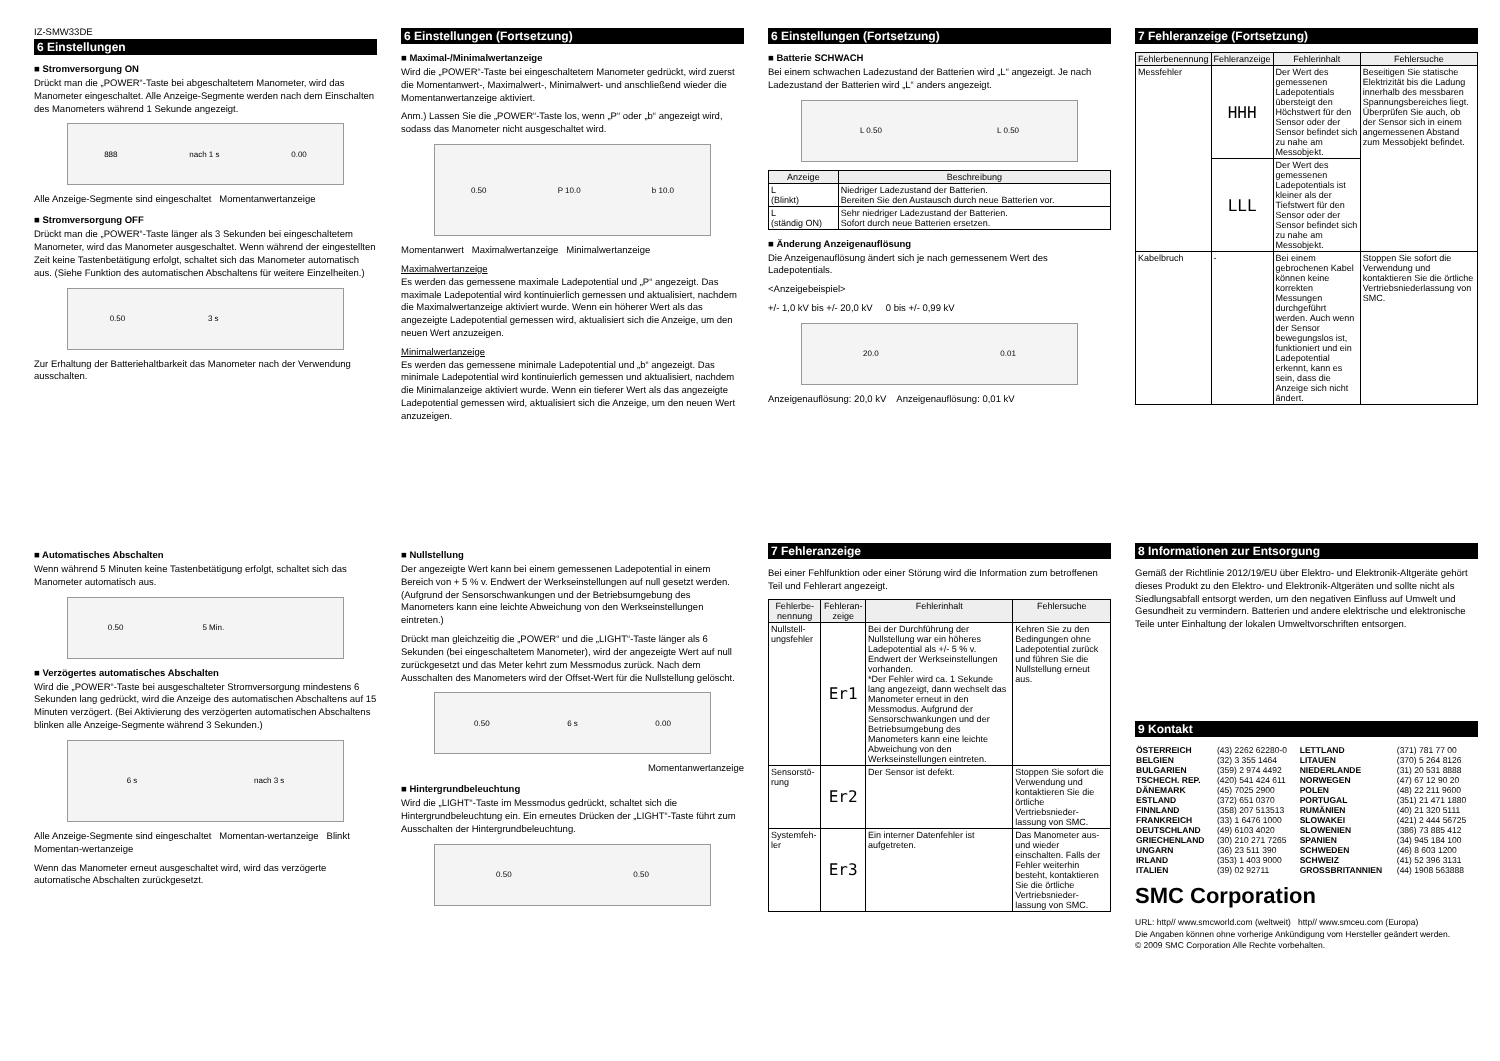IZ-SMW33DE
6 Einstellungen
■ Stromversorgung ON
Drückt man die „POWER“-Taste bei abgeschaltetem Manometer, wird das Manometer eingeschaltet. Alle Anzeige-Segmente werden nach dem Einschalten des Manometers während 1 Sekunde angezeigt.
888 nach 1 s 0.00
Alle Anzeige-Segmente sind eingeschaltet Momentanwertanzeige
■ Stromversorgung OFF
Drückt man die „POWER“-Taste länger als 3 Sekunden bei eingeschaltetem Manometer, wird das Manometer ausgeschaltet. Wenn während der eingestellten Zeit keine Tastenbetätigung erfolgt, schaltet sich das Manometer automatisch aus. (Siehe Funktion des automatischen Abschaltens für weitere Einzelheiten.)
0.50 3 s
Zur Erhaltung der Batteriehaltbarkeit das Manometer nach der Verwendung ausschalten.
6 Einstellungen (Fortsetzung)
■ Maximal-/Minimalwertanzeige
Wird die „POWER“-Taste bei eingeschaltetem Manometer gedrückt, wird zuerst die Momentanwert-, Maximalwert-, Minimalwert- und anschließend wieder die Momentanwertanzeige aktiviert.
Anm.) Lassen Sie die „POWER“-Taste los, wenn „P“ oder „b“ angezeigt wird, sodass das Manometer nicht ausgeschaltet wird.
0.50 P 10.0 b 10.0
Momentanwert Maximalwertanzeige Minimalwertanzeige
Maximalwertanzeige
Es werden das gemessene maximale Ladepotential und „P“ angezeigt. Das maximale Ladepotential wird kontinuierlich gemessen und aktualisiert, nachdem die Maximalwertanzeige aktiviert wurde. Wenn ein höherer Wert als das angezeigte Ladepotential gemessen wird, aktualisiert sich die Anzeige, um den neuen Wert anzuzeigen.
Minimalwertanzeige
Es werden das gemessene minimale Ladepotential und „b“ angezeigt. Das minimale Ladepotential wird kontinuierlich gemessen und aktualisiert, nachdem die Minimalanzeige aktiviert wurde. Wenn ein tieferer Wert als das angezeigte Ladepotential gemessen wird, aktualisiert sich die Anzeige, um den neuen Wert anzuzeigen.
6 Einstellungen (Fortsetzung)
■ Batterie SCHWACH
Bei einem schwachen Ladezustand der Batterien wird „L“ angezeigt. Je nach Ladezustand der Batterien wird „L“ anders angezeigt.
L 0.50 L 0.50
| Anzeige | Beschreibung |
| --- | --- |
| L (Blinkt) | Niedriger Ladezustand der Batterien. Bereiten Sie den Austausch durch neue Batterien vor. |
| L (ständig ON) | Sehr niedriger Ladezustand der Batterien. Sofort durch neue Batterien ersetzen. |
■ Änderung Anzeigenauflösung
Die Anzeigenauflösung ändert sich je nach gemessenem Wert des Ladepotentials.
<Anzeigebeispiel>
+/- 1,0 kV bis +/- 20,0 kV 0 bis +/- 0,99 kV
20.0 0.01
Anzeigenauflösung: 20,0 kV Anzeigenauflösung: 0,01 kV
7 Fehleranzeige (Fortsetzung)
| Fehlerbenennung | Fehleranzeige | Fehlerinhalt | Fehlersuche |
| --- | --- | --- | --- |
| Messfehler | HHH | Der Wert des gemessenen Ladepotentials übersteigt den Höchstwert für den Sensor oder der Sensor befindet sich zu nahe am Messobjekt. | Beseitigen Sie statische Elektrizität bis die Ladung innerhalb des messbaren Spannungsbereiches liegt. Überprüfen Sie auch, ob der Sensor sich in einem angemessenen Abstand zum Messobjekt befindet. |
| | LLL | Der Wert des gemessenen Ladepotentials ist kleiner als der Tiefstwert für den Sensor oder der Sensor befindet sich zu nahe am Messobjekt. | |
| Kabelbruch | - | Bei einem gebrochenen Kabel können keine korrekten Messungen durchgeführt werden. Auch wenn der Sensor bewegungslos ist, funktioniert und ein Ladepotential erkennt, kann es sein, dass die Anzeige sich nicht ändert. | Stoppen Sie sofort die Verwendung und kontaktieren Sie die örtliche Vertriebsniederlassung von SMC. |
■ Automatisches Abschalten
Wenn während 5 Minuten keine Tastenbetätigung erfolgt, schaltet sich das Manometer automatisch aus.
0.50 5 Min.
■ Verzögertes automatisches Abschalten
Wird die „POWER“-Taste bei ausgeschalteter Stromversorgung mindestens 6 Sekunden lang gedrückt, wird die Anzeige des automatischen Abschaltens auf 15 Minuten verzögert. (Bei Aktivierung des verzögerten automatischen Abschaltens blinken alle Anzeige-Segmente während 3 Sekunden.)
6 s nach 3 s
Alle Anzeige-Segmente sind eingeschaltet Momentan-wertanzeige Blinkt Momentan-wertanzeige
Wenn das Manometer erneut ausgeschaltet wird, wird das verzögerte automatische Abschalten zurückgesetzt.
■ Nullstellung
Der angezeigte Wert kann bei einem gemessenen Ladepotential in einem Bereich von + 5 % v. Endwert der Werkseinstellungen auf null gesetzt werden. (Aufgrund der Sensorschwankungen und der Betriebsumgebung des Manometers kann eine leichte Abweichung von den Werkseinstellungen eintreten.)
Drückt man gleichzeitig die „POWER“ und die „LIGHT“-Taste länger als 6 Sekunden (bei eingeschaltetem Manometer), wird der angezeigte Wert auf null zurückgesetzt und das Meter kehrt zum Messmodus zurück. Nach dem Ausschalten des Manometers wird der Offset-Wert für die Nullstellung gelöscht.
0.50 6 s 0.00
Momentanwertanzeige
■ Hintergrundbeleuchtung
Wird die „LIGHT“-Taste im Messmodus gedrückt, schaltet sich die Hintergrundbeleuchtung ein. Ein erneutes Drücken der „LIGHT“-Taste führt zum Ausschalten der Hintergrundbeleuchtung.
0.50 0.50
7 Fehleranzeige
Bei einer Fehlfunktion oder einer Störung wird die Information zum betroffenen Teil und Fehlerart angezeigt.
| Fehlerbe-nennung | Fehleran-zeige | Fehlerinhalt | Fehlersuche |
| --- | --- | --- | --- |
| Nullstell-ungsfehler | Er1 | Bei der Durchführung der Nullstellung war ein höheres Ladepotential als +/- 5 % v. Endwert der Werkseinstellungen vorhanden. *Der Fehler wird ca. 1 Sekunde lang angezeigt, dann wechselt das Manometer erneut in den Messmodus. Aufgrund der Sensorschwankungen und der Betriebsumgebung des Manometers kann eine leichte Abweichung von den Werkseinstellungen eintreten. | Kehren Sie zu den Bedingungen ohne Ladepotential zurück und führen Sie die Nullstellung erneut aus. |
| Sensorstö-rung | Er2 | Der Sensor ist defekt. | Stoppen Sie sofort die Verwendung und kontaktieren Sie die örtliche Vertriebsnieder-lassung von SMC. |
| Systemfeh-ler | Er3 | Ein interner Datenfehler ist aufgetreten. | Das Manometer aus- und wieder einschalten. Falls der Fehler weiterhin besteht, kontaktieren Sie die örtliche Vertriebsnieder-lassung von SMC. |
8 Informationen zur Entsorgung
Gemäß der Richtlinie 2012/19/EU über Elektro- und Elektronik-Altgeräte gehört dieses Produkt zu den Elektro- und Elektronik-Altgeräten und sollte nicht als Siedlungsabfall entsorgt werden, um den negativen Einfluss auf Umwelt und Gesundheit zu vermindern. Batterien und andere elektrische und elektronische Teile unter Einhaltung der lokalen Umweltvorschriften entsorgen.
9 Kontakt
| ÖSTERREICH | (43) 2262 62280-0 | LETTLAND | (371) 781 77 00 |
| BELGIEN | (32) 3 355 1464 | LITAUEN | (370) 5 264 8126 |
| BULGARIEN | (359) 2 974 4492 | NIEDERLANDE | (31) 20 531 8888 |
| TSCHECH. REP. | (420) 541 424 611 | NORWEGEN | (47) 67 12 90 20 |
| DÄNEMARK | (45) 7025 2900 | POLEN | (48) 22 211 9600 |
| ESTLAND | (372) 651 0370 | PORTUGAL | (351) 21 471 1880 |
| FINNLAND | (358) 207 513513 | RUMÄNIEN | (40) 21 320 5111 |
| FRANKREICH | (33) 1 6476 1000 | SLOWAKEI | (421) 2 444 56725 |
| DEUTSCHLAND | (49) 6103 4020 | SLOWENIEN | (386) 73 885 412 |
| GRIECHENLAND | (30) 210 271 7265 | SPANIEN | (34) 945 184 100 |
| UNGARN | (36) 23 511 390 | SCHWEDEN | (46) 8 603 1200 |
| IRLAND | (353) 1 403 9000 | SCHWEIZ | (41) 52 396 3131 |
| ITALIEN | (39) 02 92711 | GROSSBRITANNIEN | (44) 1908 563888 |
SMC Corporation
URL: http// www.smcworld.com (weltweit) http// www.smceu.com (Europa)
Die Angaben können ohne vorherige Ankündigung vom Hersteller geändert werden.
© 2009 SMC Corporation Alle Rechte vorbehalten.